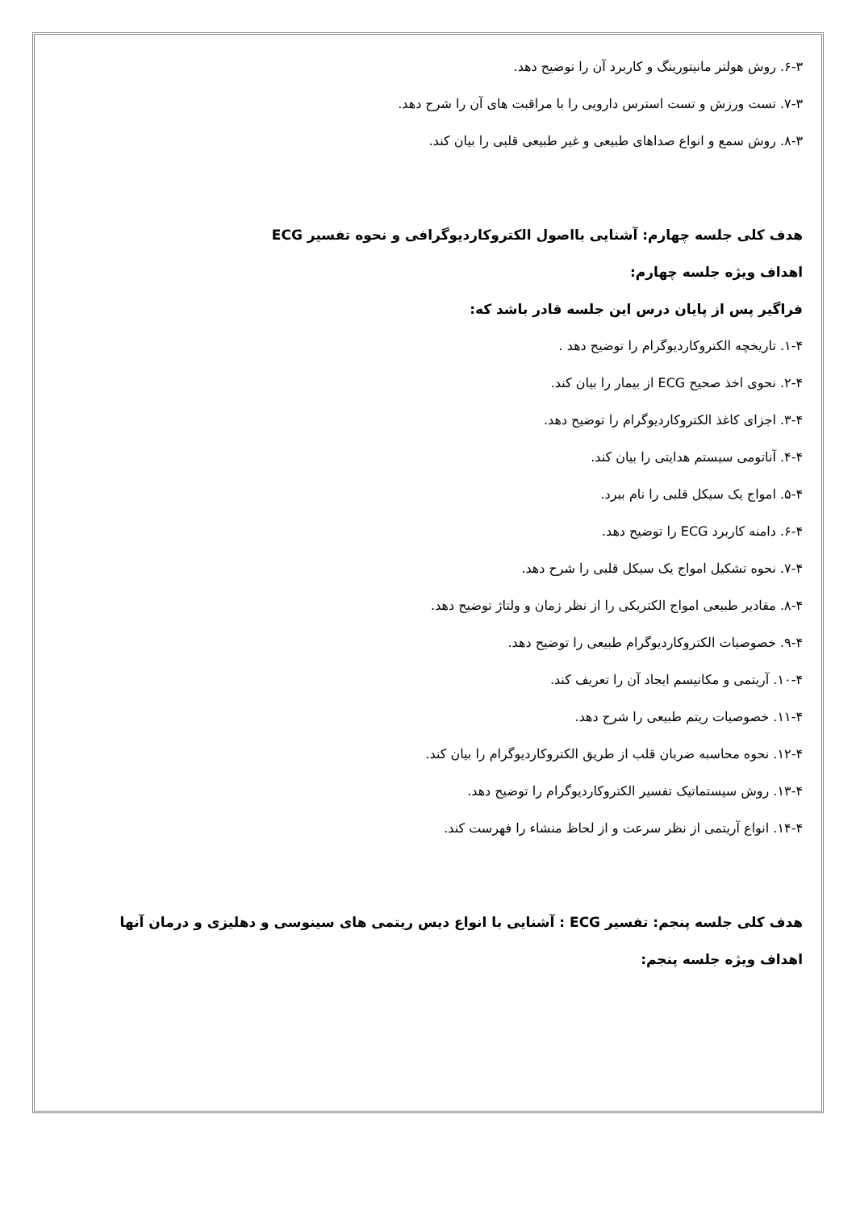۶-۳. روش هولتر مانیتورینگ و کاربرد آن را توضیح دهد.
۷-۳. تست ورزش و تست استرس دارویی را با مراقبت های آن را شرح دهد.
۸-۳. روش سمع و انواع صداهای طبیعی و غیر طبیعی قلبی را بیان کند.
هدف کلی جلسه چهارم: آشنایی بااصول الکتروکاردیوگرافی و نحوه تفسیر ECG
اهداف ویژه جلسه چهارم:
فراگیر پس از پایان درس این جلسه قادر باشد که:
۱-۴. تاریخچه الکتروکاردیوگرام را توضیح دهد .
۲-۴. نحوی اخذ صحیح ECG از بیمار را بیان کند.
۳-۴. اجزای کاغذ الکتروکاردیوگرام را توضیح دهد.
۴-۴. آناتومی سیستم هدایتی را بیان کند.
۵-۴. امواج یک سیکل قلبی را نام ببرد.
۶-۴. دامنه کاربرد ECG را توضیح دهد.
۷-۴. نحوه تشکیل امواج یک سیکل قلبی را شرح دهد.
۸-۴. مقادیر طبیعی امواج الکتریکی را از نظر زمان و ولتاژ توضیح دهد.
۹-۴. خصوصیات الکتروکاردیوگرام طبیعی را توضیح دهد.
۱۰-۴. آریتمی و مکانیسم ایجاد آن را تعریف کند.
۱۱-۴. خصوصیات ریتم طبیعی را شرح دهد.
۱۲-۴. نحوه محاسبه ضربان قلب از طریق الکتروکاردیوگرام را بیان کند.
۱۳-۴. روش سیستماتیک تفسیر الکتروکاردیوگرام را توضیح دهد.
۱۴-۴. انواع آریتمی از نظر سرعت و از لحاظ منشاء را فهرست کند.
هدف کلی جلسه پنجم: تفسیر ECG : آشنایی با انواع دیس ریتمی های سینوسی و دهلیزی و درمان آنها
اهداف ویژه جلسه پنجم: